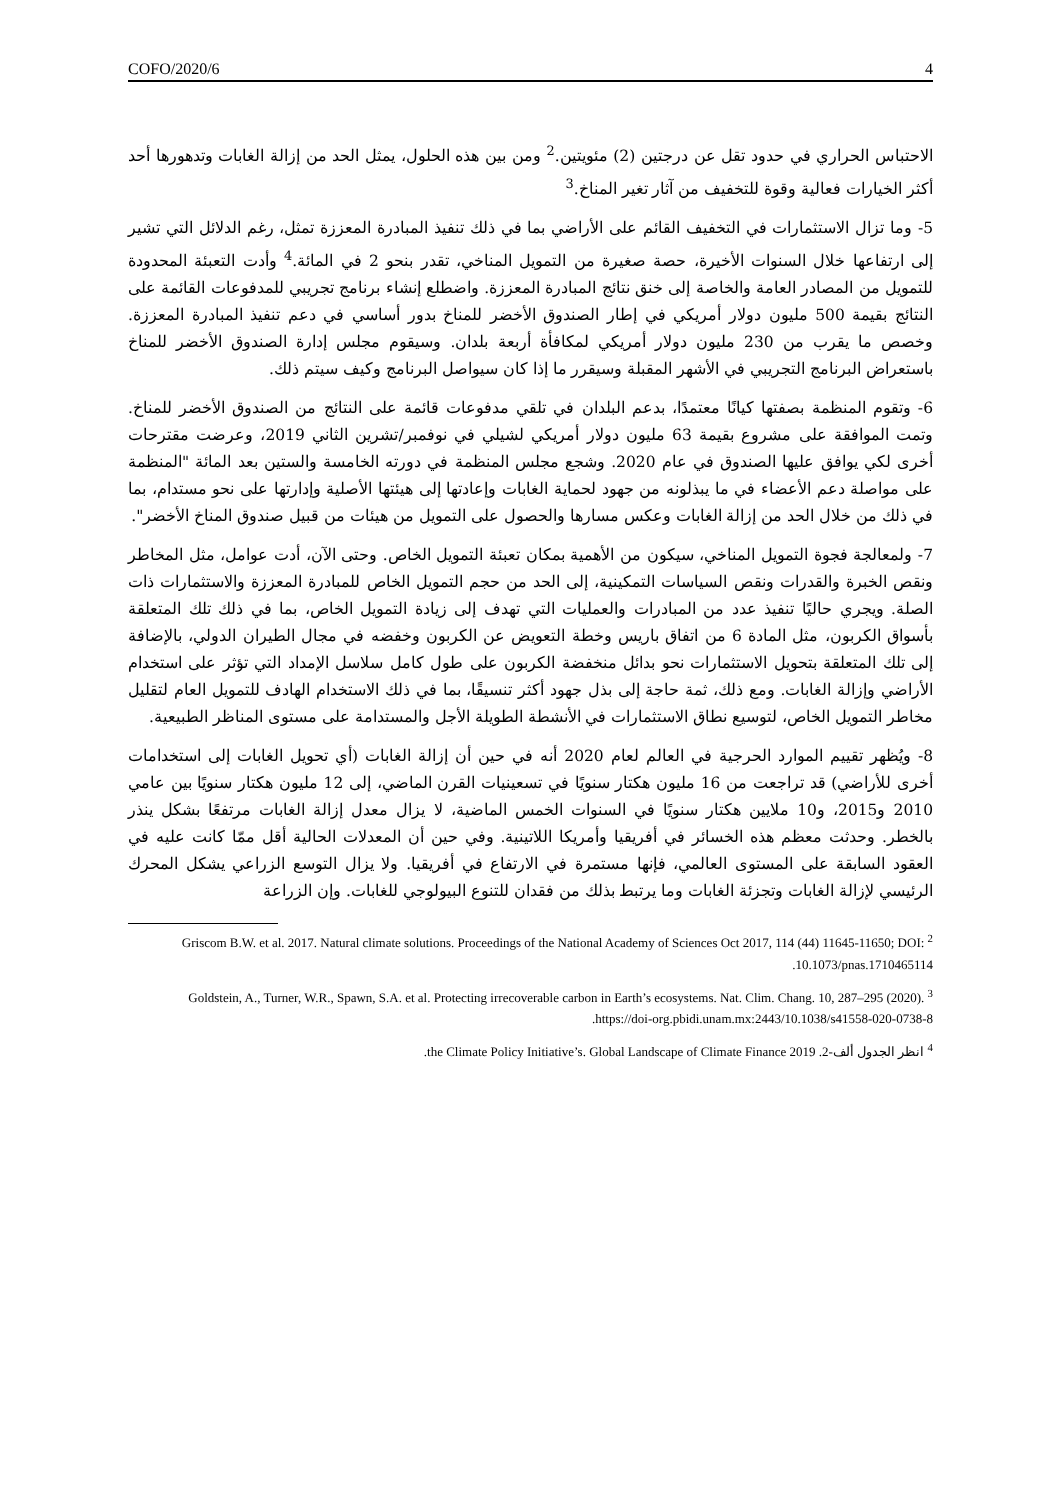COFO/2020/6 4
الاحتباس الحراري في حدود تقل عن درجتين (2) مئويتين.<sup>2</sup> ومن بين هذه الحلول، يمثل الحد من إزالة الغابات وتدهورها أحد أكثر الخيارات فعالية وقوة للتخفيف من آثار تغير المناخ.<sup>3</sup>
5- وما تزال الاستثمارات في التخفيف القائم على الأراضي بما في ذلك تنفيذ المبادرة المعززة تمثل، رغم الدلائل التي تشير إلى ارتفاعها خلال السنوات الأخيرة، حصة صغيرة من التمويل المناخي، تقدر بنحو 2 في المائة.<sup>4</sup> وأدت التعبئة المحدودة للتمويل من المصادر العامة والخاصة إلى خنق نتائج المبادرة المعززة. واضطلع إنشاء برنامج تجريبي للمدفوعات القائمة على النتائج بقيمة 500 مليون دولار أمريكي في إطار الصندوق الأخضر للمناخ بدور أساسي في دعم تنفيذ المبادرة المعززة. وخصص ما يقرب من 230 مليون دولار أمريكي لمكافأة أربعة بلدان. وسيقوم مجلس إدارة الصندوق الأخضر للمناخ باستعراض البرنامج التجريبي في الأشهر المقبلة وسيقرر ما إذا كان سيواصل البرنامج وكيف سيتم ذلك.
6- وتقوم المنظمة بصفتها كيانًا معتمدًا، بدعم البلدان في تلقي مدفوعات قائمة على النتائج من الصندوق الأخضر للمناخ. وتمت الموافقة على مشروع بقيمة 63 مليون دولار أمريكي لشيلي في نوفمبر/تشرين الثاني 2019، وعرضت مقترحات أخرى لكي يوافق عليها الصندوق في عام 2020. وشجع مجلس المنظمة في دورته الخامسة والستين بعد المائة "المنظمة على مواصلة دعم الأعضاء في ما يبذلونه من جهود لحماية الغابات وإعادتها إلى هيئتها الأصلية وإدارتها على نحو مستدام، بما في ذلك من خلال الحد من إزالة الغابات وعكس مسارها والحصول على التمويل من هيئات من قبيل صندوق المناخ الأخضر".
7- ولمعالجة فجوة التمويل المناخي، سيكون من الأهمية بمكان تعبئة التمويل الخاص. وحتى الآن، أدت عوامل، مثل المخاطر ونقص الخبرة والقدرات ونقص السياسات التمكينية، إلى الحد من حجم التمويل الخاص للمبادرة المعززة والاستثمارات ذات الصلة. ويجري حاليًا تنفيذ عدد من المبادرات والعمليات التي تهدف إلى زيادة التمويل الخاص، بما في ذلك تلك المتعلقة بأسواق الكربون، مثل المادة 6 من اتفاق باريس وخطة التعويض عن الكربون وخفضه في مجال الطيران الدولي، بالإضافة إلى تلك المتعلقة بتحويل الاستثمارات نحو بدائل منخفضة الكربون على طول كامل سلاسل الإمداد التي تؤثر على استخدام الأراضي وإزالة الغابات. ومع ذلك، ثمة حاجة إلى بذل جهود أكثر تنسيقًا، بما في ذلك الاستخدام الهادف للتمويل العام لتقليل مخاطر التمويل الخاص، لتوسيع نطاق الاستثمارات في الأنشطة الطويلة الأجل والمستدامة على مستوى المناظر الطبيعية.
8- ويُظهر تقييم الموارد الحرجية في العالم لعام 2020 أنه في حين أن إزالة الغابات (أي تحويل الغابات إلى استخدامات أخرى للأراضي) قد تراجعت من 16 مليون هكتار سنويًا في تسعينيات القرن الماضي، إلى 12 مليون هكتار سنويًا بين عامي 2010 و2015، و10 ملايين هكتار سنويًا في السنوات الخمس الماضية، لا يزال معدل إزالة الغابات مرتفعًا بشكل ينذر بالخطر. وحدثت معظم هذه الخسائر في أفريقيا وأمريكا اللاتينية. وفي حين أن المعدلات الحالية أقل ممّا كانت عليه في العقود السابقة على المستوى العالمي، فإنها مستمرة في الارتفاع في أفريقيا. ولا يزال التوسع الزراعي يشكل المحرك الرئيسي لإزالة الغابات وتجزئة الغابات وما يرتبط بذلك من فقدان للتنوع البيولوجي للغابات. وإن الزراعة
<sup>2</sup> Griscom B.W. et al. 2017. Natural climate solutions. Proceedings of the National Academy of Sciences Oct 2017, 114 (44) 11645-11650; DOI: 10.1073/pnas.1710465114.
<sup>3</sup> Goldstein, A., Turner, W.R., Spawn, S.A. et al. Protecting irrecoverable carbon in Earth’s ecosystems. Nat. Clim. Chang. 10, 287–295 (2020). https://doi-org.pbidi.unam.mx:2443/10.1038/s41558-020-0738-8.
<sup>4</sup> انظر الجدول ألف-2. the Climate Policy Initiative’s. Global Landscape of Climate Finance 2019.